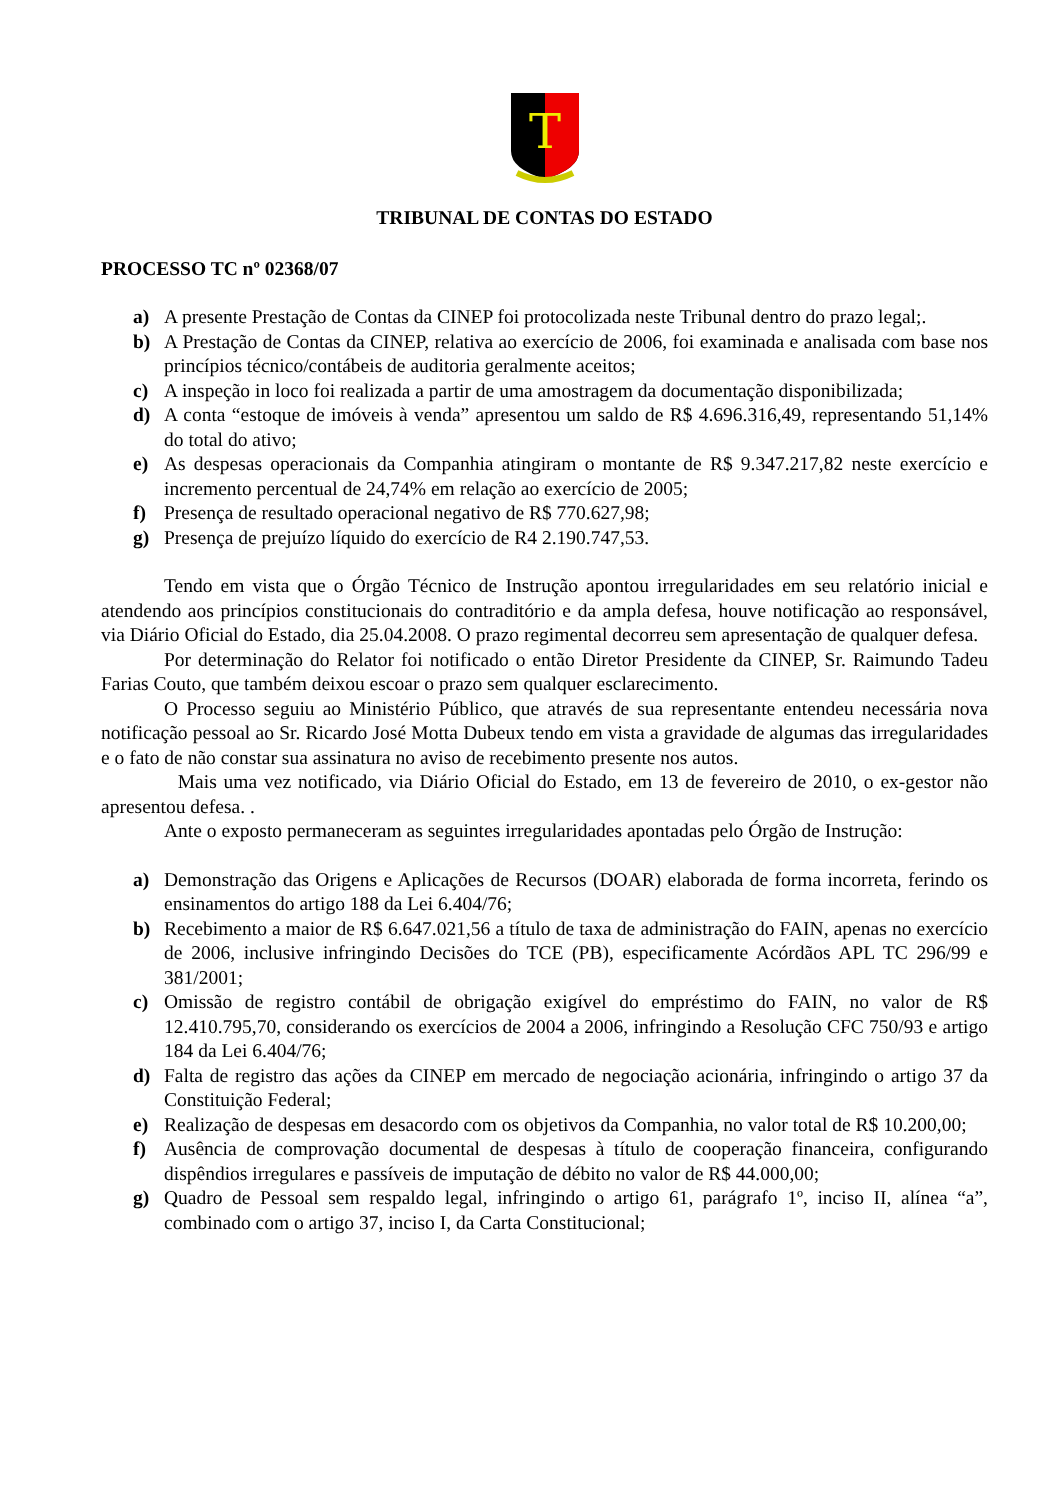T
TRIBUNAL DE CONTAS DO ESTADO
PROCESSO TC nº 02368/07
a) A presente Prestação de Contas da CINEP foi protocolizada neste Tribunal dentro do prazo legal;.
b) A Prestação de Contas da CINEP, relativa ao exercício de 2006, foi examinada e analisada com base nos princípios técnico/contábeis de auditoria geralmente aceitos;
c) A inspeção in loco foi realizada a partir de uma amostragem da documentação disponibilizada;
d) A conta “estoque de imóveis à venda” apresentou um saldo de R$ 4.696.316,49, representando 51,14% do total do ativo;
e) As despesas operacionais da Companhia atingiram o montante de R$ 9.347.217,82 neste exercício e incremento percentual de 24,74% em relação ao exercício de 2005;
f) Presença de resultado operacional negativo de R$ 770.627,98;
g) Presença de prejuízo líquido do exercício de R4 2.190.747,53.
Tendo em vista que o Órgão Técnico de Instrução apontou irregularidades em seu relatório inicial e atendendo aos princípios constitucionais do contraditório e da ampla defesa, houve notificação ao responsável, via Diário Oficial do Estado, dia 25.04.2008. O prazo regimental decorreu sem apresentação de qualquer defesa.
Por determinação do Relator foi notificado o então Diretor Presidente da CINEP, Sr. Raimundo Tadeu Farias Couto, que também deixou escoar o prazo sem qualquer esclarecimento.
O Processo seguiu ao Ministério Público, que através de sua representante entendeu necessária nova notificação pessoal ao Sr. Ricardo José Motta Dubeux tendo em vista a gravidade de algumas das irregularidades e o fato de não constar sua assinatura no aviso de recebimento presente nos autos.
Mais uma vez notificado, via Diário Oficial do Estado, em 13 de fevereiro de 2010, o ex-gestor não apresentou defesa. .
Ante o exposto permaneceram as seguintes irregularidades apontadas pelo Órgão de Instrução:
a) Demonstração das Origens e Aplicações de Recursos (DOAR) elaborada de forma incorreta, ferindo os ensinamentos do artigo 188 da Lei 6.404/76;
b) Recebimento a maior de R$ 6.647.021,56 a título de taxa de administração do FAIN, apenas no exercício de 2006, inclusive infringindo Decisões do TCE (PB), especificamente Acórdãos APL TC 296/99 e 381/2001;
c) Omissão de registro contábil de obrigação exigível do empréstimo do FAIN, no valor de R$ 12.410.795,70, considerando os exercícios de 2004 a 2006, infringindo a Resolução CFC 750/93 e artigo 184 da Lei 6.404/76;
d) Falta de registro das ações da CINEP em mercado de negociação acionária, infringindo o artigo 37 da Constituição Federal;
e) Realização de despesas em desacordo com os objetivos da Companhia, no valor total de R$ 10.200,00;
f) Ausência de comprovação documental de despesas à título de cooperação financeira, configurando dispêndios irregulares e passíveis de imputação de débito no valor de R$ 44.000,00;
g) Quadro de Pessoal sem respaldo legal, infringindo o artigo 61, parágrafo 1º, inciso II, alínea “a”, combinado com o artigo 37, inciso I, da Carta Constitucional;